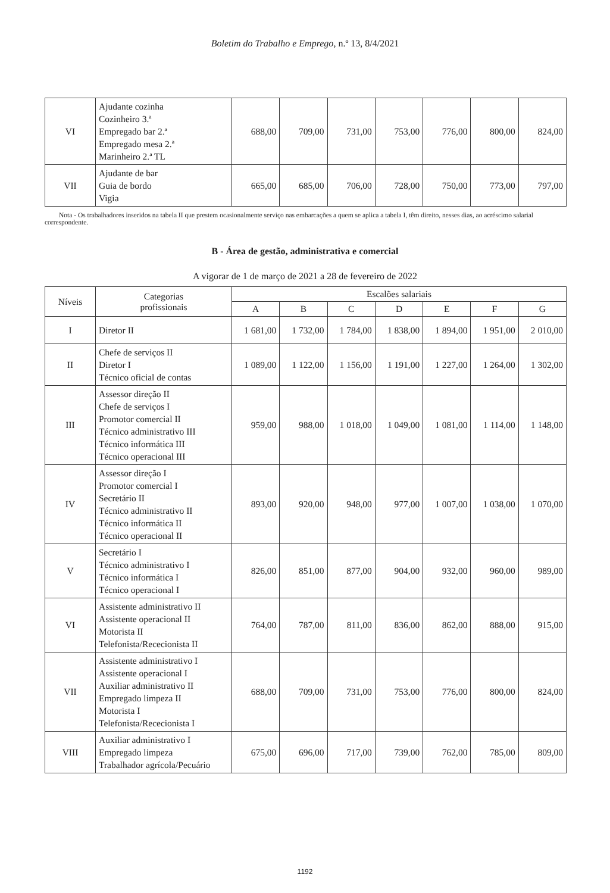Boletim do Trabalho e Emprego, n.º 13, 8/4/2021
| VI | Ajudante cozinha Cozinheiro 3.ª Empregado bar 2.ª Empregado mesa 2.ª Marinheiro 2.ª TL | 688,00 | 709,00 | 731,00 | 753,00 | 776,00 | 800,00 | 824,00 |
| VII | Ajudante de bar Guia de bordo Vigia | 665,00 | 685,00 | 706,00 | 728,00 | 750,00 | 773,00 | 797,00 |
Nota - Os trabalhadores inseridos na tabela II que prestem ocasionalmente serviço nas embarcações a quem se aplica a tabela I, têm direito, nesses dias, ao acréscimo salarial correspondente.
B - Área de gestão, administrativa e comercial
A vigorar de 1 de março de 2021 a 28 de fevereiro de 2022
| Níveis | Categorias profissionais | Escalões salariais | | | | | | |
| --- | --- | --- | --- | --- | --- | --- | --- | --- |
| | | A | B | C | D | E | F | G |
| I | Diretor II | 1 681,00 | 1 732,00 | 1 784,00 | 1 838,00 | 1 894,00 | 1 951,00 | 2 010,00 |
| II | Chefe de serviços II Diretor I Técnico oficial de contas | 1 089,00 | 1 122,00 | 1 156,00 | 1 191,00 | 1 227,00 | 1 264,00 | 1 302,00 |
| III | Assessor direção II Chefe de serviços I Promotor comercial II Técnico administrativo III Técnico informática III Técnico operacional III | 959,00 | 988,00 | 1 018,00 | 1 049,00 | 1 081,00 | 1 114,00 | 1 148,00 |
| IV | Assessor direção I Promotor comercial I Secretário II Técnico administrativo II Técnico informática II Técnico operacional II | 893,00 | 920,00 | 948,00 | 977,00 | 1 007,00 | 1 038,00 | 1 070,00 |
| V | Secretário I Técnico administrativo I Técnico informática I Técnico operacional I | 826,00 | 851,00 | 877,00 | 904,00 | 932,00 | 960,00 | 989,00 |
| VI | Assistente administrativo II Assistente operacional II Motorista II Telefonista/Rececionista II | 764,00 | 787,00 | 811,00 | 836,00 | 862,00 | 888,00 | 915,00 |
| VII | Assistente administrativo I Assistente operacional I Auxiliar administrativo II Empregado limpeza II Motorista I Telefonista/Rececionista I | 688,00 | 709,00 | 731,00 | 753,00 | 776,00 | 800,00 | 824,00 |
| VIII | Auxiliar administrativo I Empregado limpeza Trabalhador agrícola/Pecuário | 675,00 | 696,00 | 717,00 | 739,00 | 762,00 | 785,00 | 809,00 |
1192